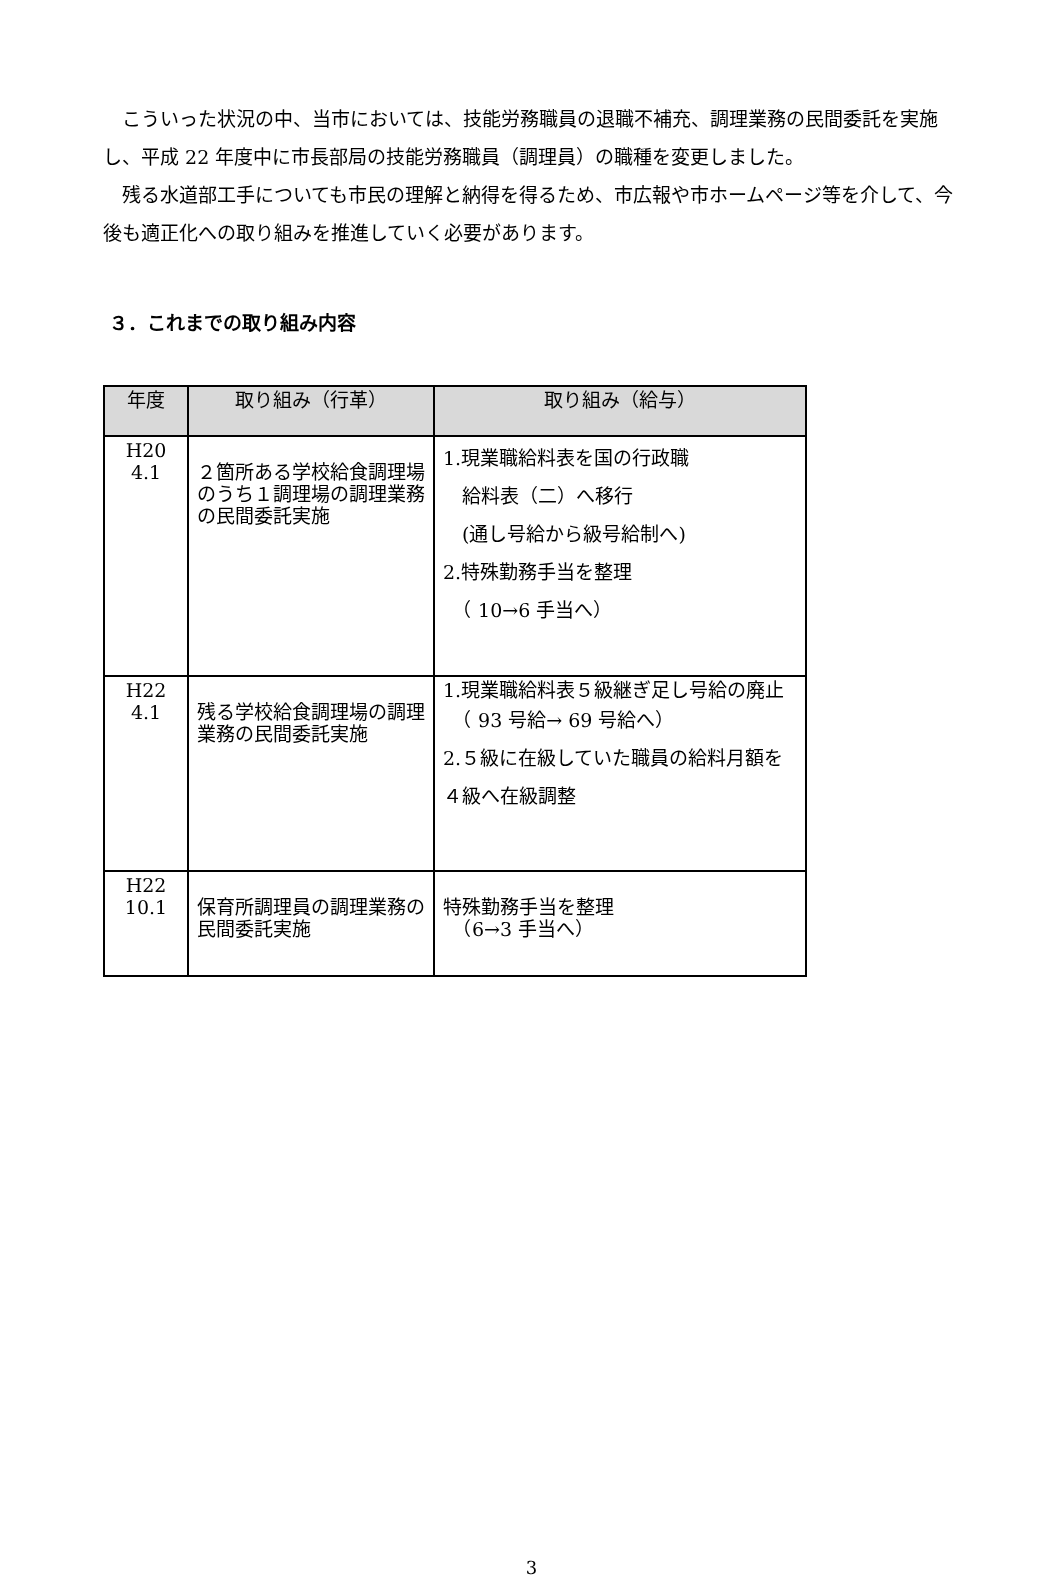こういった状況の中、当市においては、技能労務職員の退職不補充、調理業務の民間委託を実施し、平成 22 年度中に市長部局の技能労務職員（調理員）の職種を変更しました。
　残る水道部工手についても市民の理解と納得を得るため、市広報や市ホームページ等を介して、今後も適正化への取り組みを推進していく必要があります。
３．これまでの取り組み内容
| 年度 | 取り組み（行革） | 取り組み（給与） |
| --- | --- | --- |
| H20 4.1 | ２箇所ある学校給食調理場のうち１調理場の調理業務の民間委託実施 | 1.現業職給料表を国の行政職 給料表（二）へ移行 (通し号給から級号給制へ) 2.特殊勤務手当を整理 （ 10→6 手当へ） |
| H22 4.1 | 残る学校給食調理場の調理業務の民間委託実施 | 1.現業職給料表５級継ぎ足し号給の廃止 （ 93 号給→ 69 号給へ） 2.５級に在級していた職員の給料月額を４級へ在級調整 |
| H22 10.1 | 保育所調理員の調理業務の民間委託実施 | 特殊勤務手当を整理 （6→3 手当へ） |
3